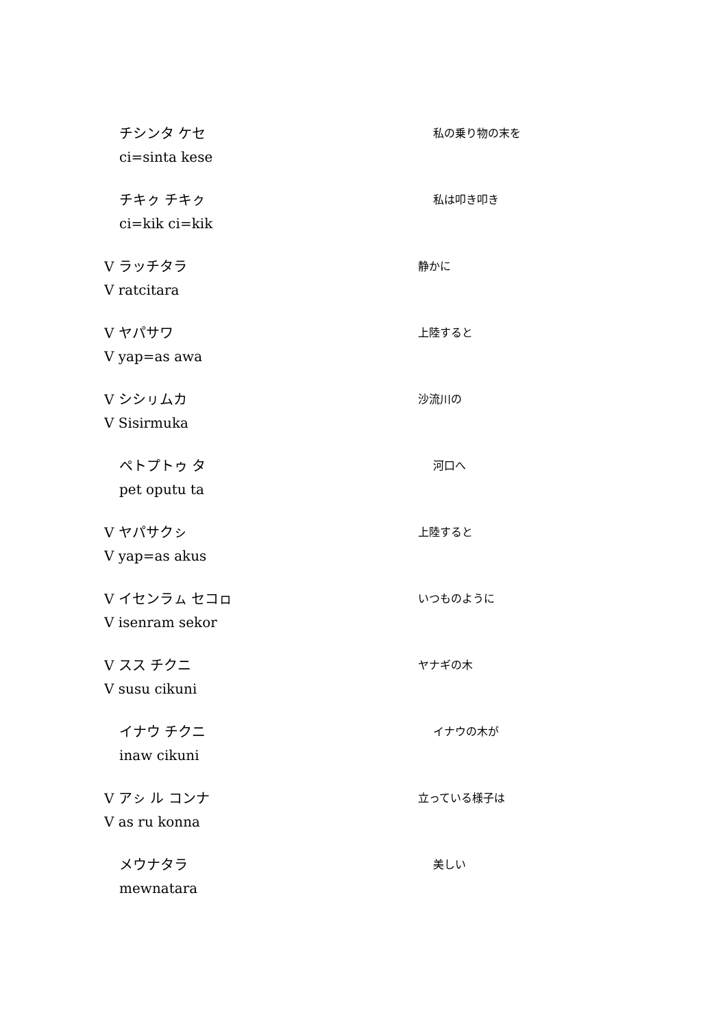チシンタ ケセ
ci=sinta kese
私の乗り物の末を
チキㇰ チキㇰ
ci=kik ci=kik
私は叩き叩き
V ラッチタラ
V ratcitara
静かに
V ヤパサワ
V yap=as awa
上陸すると
V シシㇼムカ
V Sisirmuka
沙流川の
ペトプトゥ タ
pet oputu ta
河口へ
V ヤパサクㇱ
V yap=as akus
上陸すると
V イセンラㇺ セコㇿ
V isenram sekor
いつものように
V スス チクニ
V susu cikuni
ヤナギの木
イナウ チクニ
inaw cikuni
イナウの木が
V アㇱ ル コンナ
V as ru konna
立っている様子は
メウナタラ
mewnatara
美しい